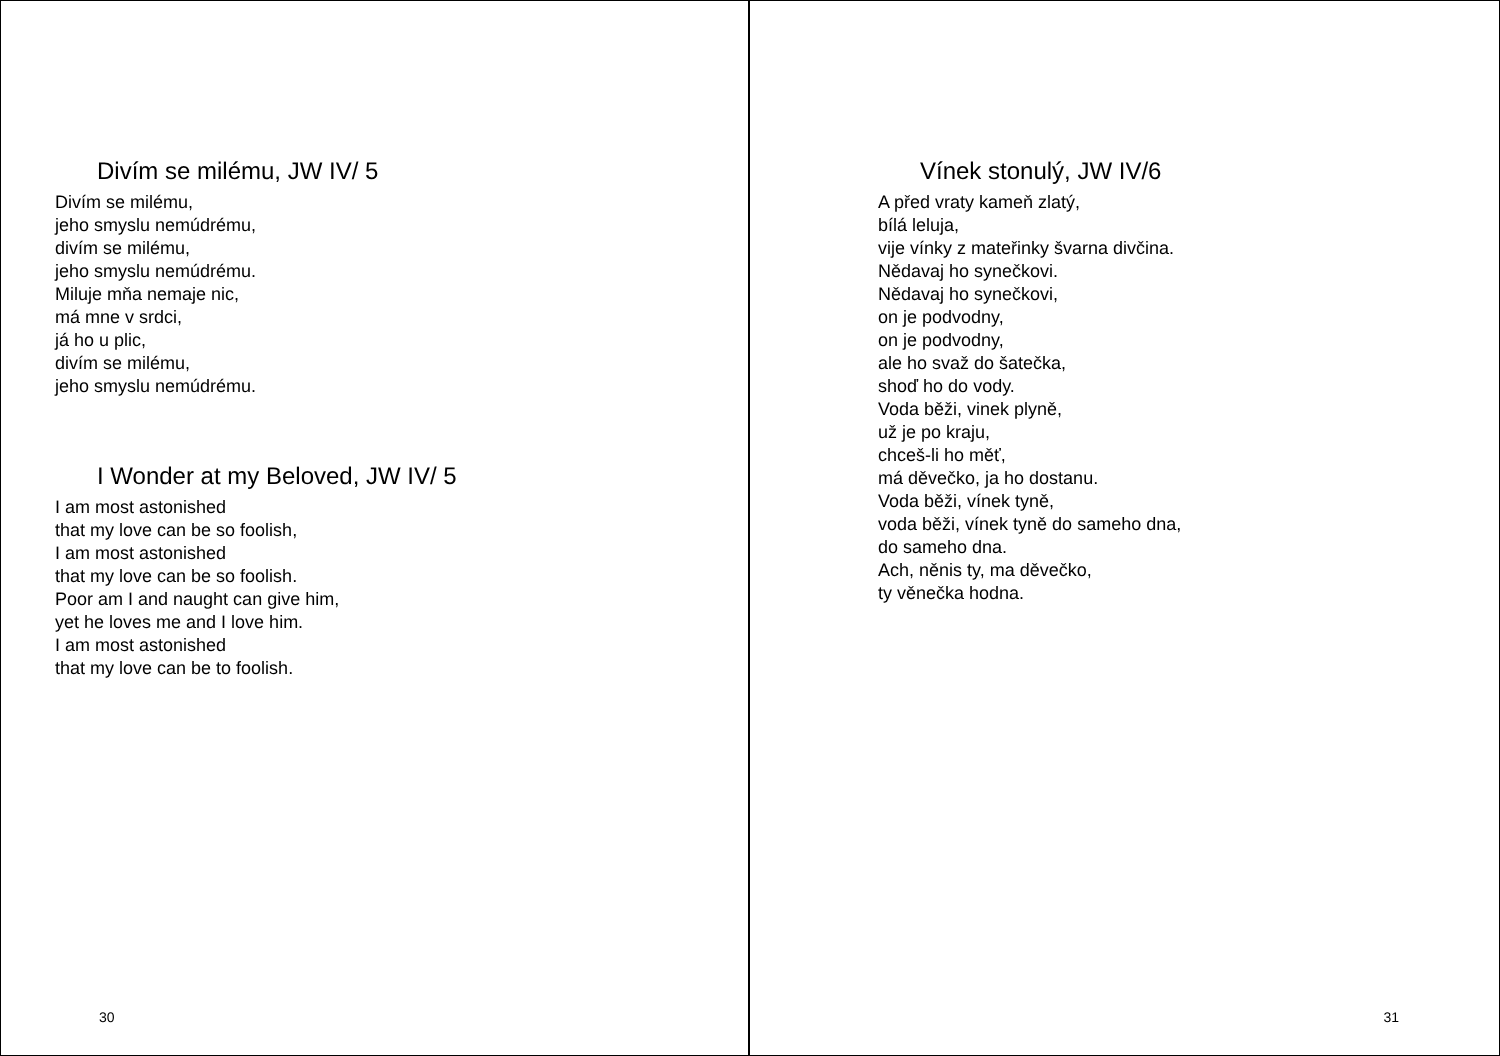Divím se milému, JW IV/ 5
Divím se milému,
jeho smyslu nemúdrému,
divím se milému,
jeho smyslu nemúdrému.
Miluje mňa nemaje nic,
má mne v srdci,
já ho u plic,
divím se milému,
jeho smyslu nemúdrému.
I Wonder at my Beloved, JW IV/ 5
I am most astonished
that my love can be so foolish,
I am most astonished
that my love can be so foolish.
Poor am I and naught can give him,
yet he loves me and I love him.
I am most astonished
that my love can be to foolish.
30
Vínek stonulý, JW IV/6
A před vraty kameň zlatý,
bílá leluja,
vije vínky z mateřinky švarna divčina.
Nědavaj ho synečkovi.
Nědavaj ho synečkovi,
on je podvodny,
on je podvodny,
ale ho svaž do šatečka,
shoď ho do vody.
Voda běži, vinek plyně,
už je po kraju,
chceš-li ho měť,
má děvečko, ja ho dostanu.
Voda běži, vínek tyně,
voda běži, vínek tyně do sameho dna,
do sameho dna.
Ach, něnis ty, ma děvečko,
ty věnečka hodna.
31